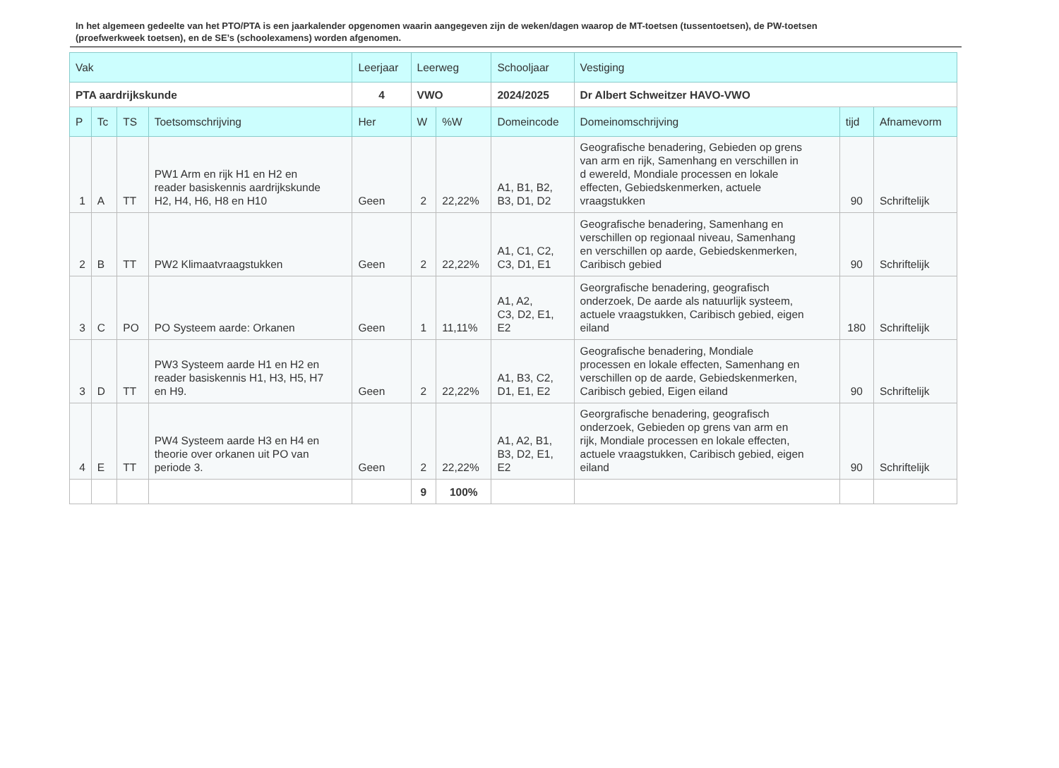In het algemeen gedeelte van het PTO/PTA is een jaarkalender opgenomen waarin aangegeven zijn de weken/dagen waarop de MT-toetsen (tussentoetsen), de PW-toetsen (proefwerkweek toetsen), en de SE’s (schoolexamens) worden afgenomen.
| Vak | | | | Leerjaar | Leerweg | | Schooljaar | Vestiging | | |
| --- | --- | --- | --- | --- | --- | --- | --- | --- | --- | --- |
| PTA aardrijkskunde | | | | 4 | VWO | | 2024/2025 | Dr Albert Schweitzer HAVO-VWO | | |
| P | Tc | TS | Toetsomschrijving | Her | W | %W | Domeincode | Domeinomschrijving | tijd | Afnamevorm |
| 1 | A | TT | PW1 Arm en rijk H1 en H2 en reader basiskennis aardrijkskunde H2, H4, H6, H8 en H10 | Geen | 2 | 22,22% | A1, B1, B2, B3, D1, D2 | Geografische benadering, Gebieden op grens van arm en rijk, Samenhang en verschillen in d ewereld, Mondiale processen en lokale effecten, Gebiedskenmerken, actuele vraagstukken | 90 | Schriftelijk |
| 2 | B | TT | PW2 Klimaatvraagstukken | Geen | 2 | 22,22% | A1, C1, C2, C3, D1, E1 | Geografische benadering, Samenhang en verschillen op regionaal niveau, Samenhang en verschillen op aarde, Gebiedskenmerken, Caribisch gebied | 90 | Schriftelijk |
| 3 | C | PO | PO Systeem aarde: Orkanen | Geen | 1 | 11,11% | A1, A2, C3, D2, E1, E2 | Georgrafische benadering, geografisch onderzoek, De aarde als natuurlijk systeem, actuele vraagstukken, Caribisch gebied, eigen eiland | 180 | Schriftelijk |
| 3 | D | TT | PW3 Systeem aarde H1 en H2 en reader basiskennis H1, H3, H5, H7 en H9. | Geen | 2 | 22,22% | A1, B3, C2, D1, E1, E2 | Geografische benadering, Mondiale processen en lokale effecten, Samenhang en verschillen op de aarde, Gebiedskenmerken, Caribisch gebied, Eigen eiland | 90 | Schriftelijk |
| 4 | E | TT | PW4 Systeem aarde H3 en H4 en theorie over orkanen uit PO van periode 3. | Geen | 2 | 22,22% | A1, A2, B1, B3, D2, E1, E2 | Georgrafische benadering, geografisch onderzoek, Gebieden op grens van arm en rijk, Mondiale processen en lokale effecten, actuele vraagstukken, Caribisch gebied, eigen eiland | 90 | Schriftelijk |
| | | | | | 9 | 100% | | | | |